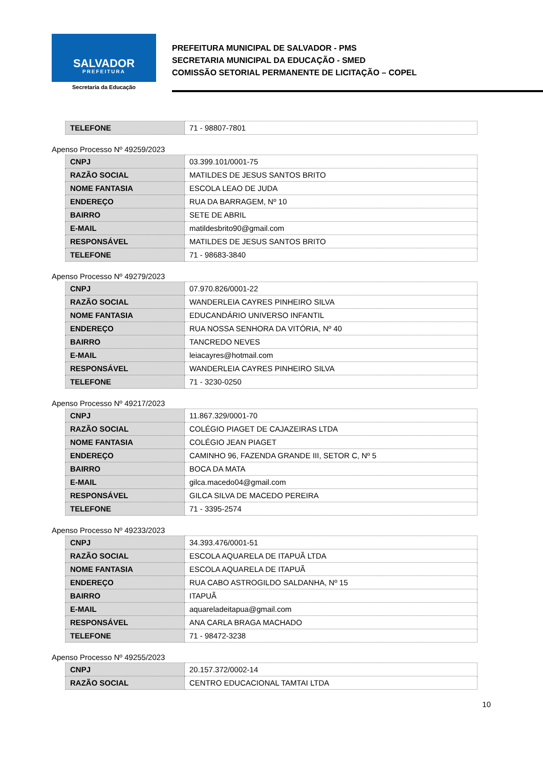SALVADOR
PREFEITURA
Secretaria da Educação
PREFEITURA MUNICIPAL DE SALVADOR - PMS
SECRETARIA MUNICIPAL DA EDUCAÇÃO - SMED
COMISSÃO SETORIAL PERMANENTE DE LICITAÇÃO – COPEL
| TELEFONE | 71 - 98807-7801 |
Apenso Processo Nº 49259/2023
| CNPJ | 03.399.101/0001-75 |
| RAZÃO SOCIAL | MATILDES DE JESUS SANTOS BRITO |
| NOME FANTASIA | ESCOLA LEAO DE JUDA |
| ENDEREÇO | RUA DA BARRAGEM, Nº 10 |
| BAIRRO | SETE DE ABRIL |
| E-MAIL | matildesbrito90@gmail.com |
| RESPONSÁVEL | MATILDES DE JESUS SANTOS BRITO |
| TELEFONE | 71 - 98683-3840 |
Apenso Processo Nº 49279/2023
| CNPJ | 07.970.826/0001-22 |
| RAZÃO SOCIAL | WANDERLEIA CAYRES PINHEIRO SILVA |
| NOME FANTASIA | EDUCANDÁRIO UNIVERSO INFANTIL |
| ENDEREÇO | RUA NOSSA SENHORA DA VITÓRIA, Nº 40 |
| BAIRRO | TANCREDO NEVES |
| E-MAIL | leiacayres@hotmail.com |
| RESPONSÁVEL | WANDERLEIA CAYRES PINHEIRO SILVA |
| TELEFONE | 71 - 3230-0250 |
Apenso Processo Nº 49217/2023
| CNPJ | 11.867.329/0001-70 |
| RAZÃO SOCIAL | COLÉGIO PIAGET DE CAJAZEIRAS LTDA |
| NOME FANTASIA | COLÉGIO JEAN PIAGET |
| ENDEREÇO | CAMINHO 96, FAZENDA GRANDE III, SETOR C, Nº 5 |
| BAIRRO | BOCA DA MATA |
| E-MAIL | gilca.macedo04@gmail.com |
| RESPONSÁVEL | GILCA SILVA DE MACEDO PEREIRA |
| TELEFONE | 71 - 3395-2574 |
Apenso Processo Nº 49233/2023
| CNPJ | 34.393.476/0001-51 |
| RAZÃO SOCIAL | ESCOLA AQUARELA DE ITAPUÃ LTDA |
| NOME FANTASIA | ESCOLA AQUARELA DE ITAPUÃ |
| ENDEREÇO | RUA CABO ASTROGILDO SALDANHA, Nº 15 |
| BAIRRO | ITAPUÃ |
| E-MAIL | aquareladeitapua@gmail.com |
| RESPONSÁVEL | ANA CARLA BRAGA MACHADO |
| TELEFONE | 71 - 98472-3238 |
Apenso Processo Nº 49255/2023
| CNPJ | 20.157.372/0002-14 |
| RAZÃO SOCIAL | CENTRO EDUCACIONAL TAMTAI LTDA |
10